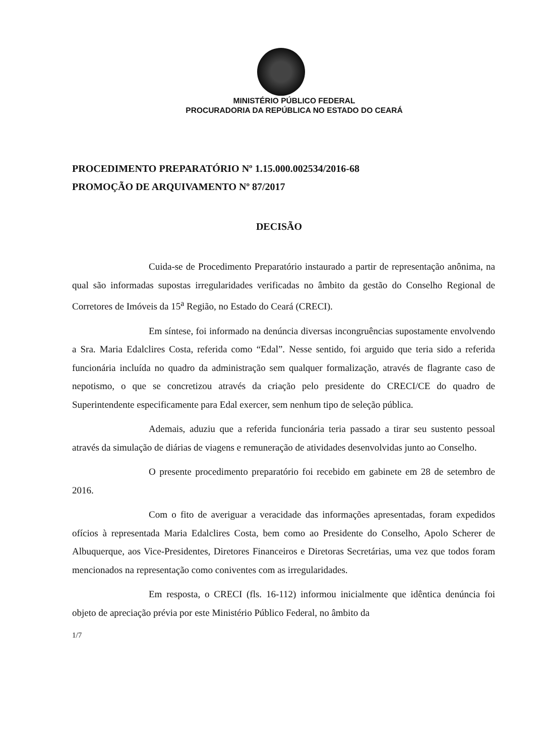MINISTÉRIO PÚBLICO FEDERAL
PROCURADORIA DA REPÚBLICA NO ESTADO DO CEARÁ
PROCEDIMENTO PREPARATÓRIO Nº 1.15.000.002534/2016-68
PROMOÇÃO DE ARQUIVAMENTO Nº 87/2017
DECISÃO
Cuida-se de Procedimento Preparatório instaurado a partir de representação anônima, na qual são informadas supostas irregularidades verificadas no âmbito da gestão do Conselho Regional de Corretores de Imóveis da 15<sup>a</sup> Região, no Estado do Ceará (CRECI).
Em síntese, foi informado na denúncia diversas incongruências supostamente envolvendo a Sra. Maria Edalclires Costa, referida como “Edal”. Nesse sentido, foi arguido que teria sido a referida funcionária incluída no quadro da administração sem qualquer formalização, através de flagrante caso de nepotismo, o que se concretizou através da criação pelo presidente do CRECI/CE do quadro de Superintendente especificamente para Edal exercer, sem nenhum tipo de seleção pública.
Ademais, aduziu que a referida funcionária teria passado a tirar seu sustento pessoal através da simulação de diárias de viagens e remuneração de atividades desenvolvidas junto ao Conselho.
O presente procedimento preparatório foi recebido em gabinete em 28 de setembro de 2016.
Com o fito de averiguar a veracidade das informações apresentadas, foram expedidos ofícios à representada Maria Edalclires Costa, bem como ao Presidente do Conselho, Apolo Scherer de Albuquerque, aos Vice-Presidentes, Diretores Financeiros e Diretoras Secretárias, uma vez que todos foram mencionados na representação como coniventes com as irregularidades.
Em resposta, o CRECI (fls. 16-112) informou inicialmente que idêntica denúncia foi objeto de apreciação prévia por este Ministério Público Federal, no âmbito da
1/7